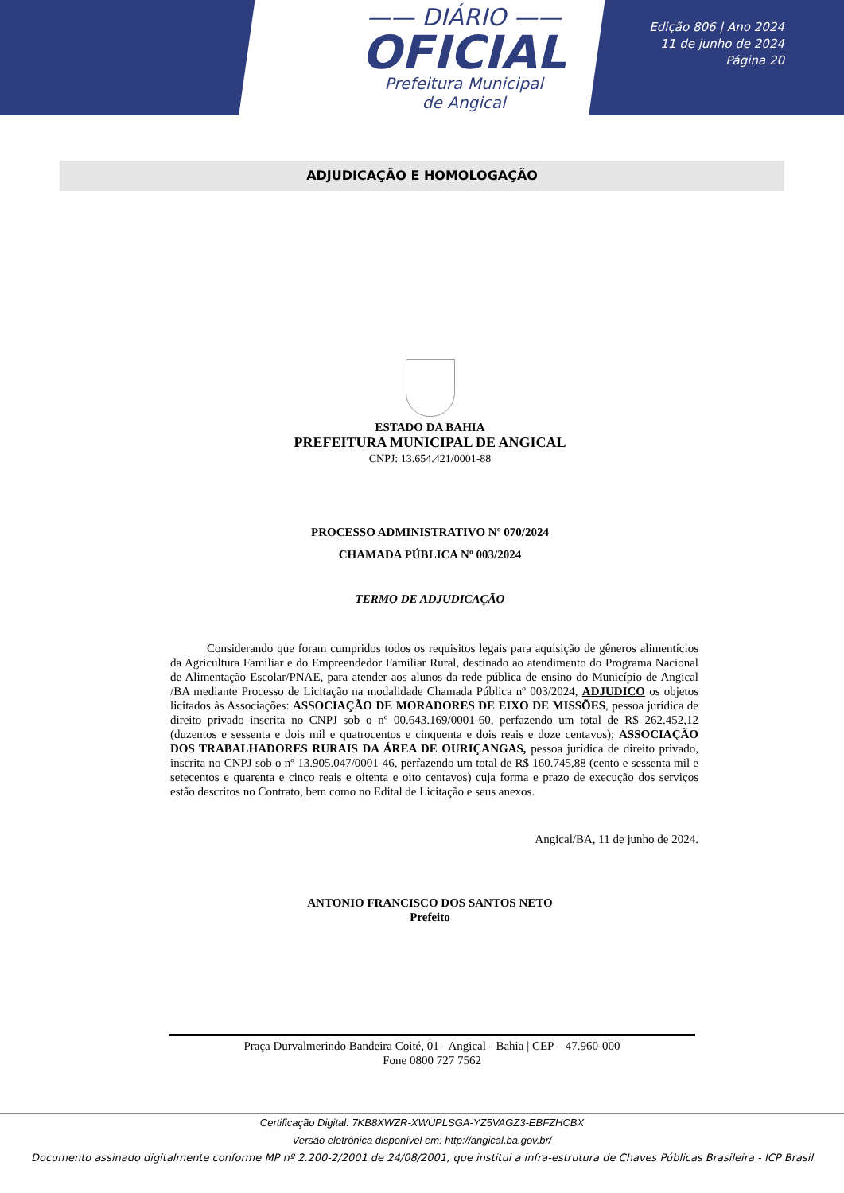—— DIÁRIO ——
OFICIAL
Prefeitura Municipal
de Angical
Edição 806 | Ano 2024
11 de junho de 2024
Página 20
ADJUDICAÇÃO E HOMOLOGAÇÃO
ESTADO DA BAHIA
PREFEITURA MUNICIPAL DE ANGICAL
CNPJ: 13.654.421/0001-88
PROCESSO ADMINISTRATIVO Nº 070/2024
CHAMADA PÚBLICA Nº 003/2024
TERMO DE ADJUDICAÇÃO
Considerando que foram cumpridos todos os requisitos legais para aquisição de gêneros alimentícios da Agricultura Familiar e do Empreendedor Familiar Rural, destinado ao atendimento do Programa Nacional de Alimentação Escolar/PNAE, para atender aos alunos da rede pública de ensino do Município de Angical /BA mediante Processo de Licitação na modalidade Chamada Pública nº 003/2024, ADJUDICO os objetos licitados às Associações: ASSOCIAÇÃO DE MORADORES DE EIXO DE MISSÕES, pessoa jurídica de direito privado inscrita no CNPJ sob o nº 00.643.169/0001-60, perfazendo um total de R$ 262.452,12 (duzentos e sessenta e dois mil e quatrocentos e cinquenta e dois reais e doze centavos); ASSOCIAÇÃO DOS TRABALHADORES RURAIS DA ÁREA DE OURIÇANGAS, pessoa jurídica de direito privado, inscrita no CNPJ sob o nº 13.905.047/0001-46, perfazendo um total de R$ 160.745,88 (cento e sessenta mil e setecentos e quarenta e cinco reais e oitenta e oito centavos) cuja forma e prazo de execução dos serviços estão descritos no Contrato, bem como no Edital de Licitação e seus anexos.
Angical/BA, 11 de junho de 2024.
ANTONIO FRANCISCO DOS SANTOS NETO
Prefeito
Praça Durvalmerindo Bandeira Coité, 01 - Angical - Bahia | CEP – 47.960-000
Fone 0800 727 7562
Certificação Digital: 7KB8XWZR-XWUPLSGA-YZ5VAGZ3-EBFZHCBX
Versão eletrônica disponível em: http://angical.ba.gov.br/
Documento assinado digitalmente conforme MP nº 2.200-2/2001 de 24/08/2001, que institui a infra-estrutura de Chaves Públicas Brasileira - ICP Brasil